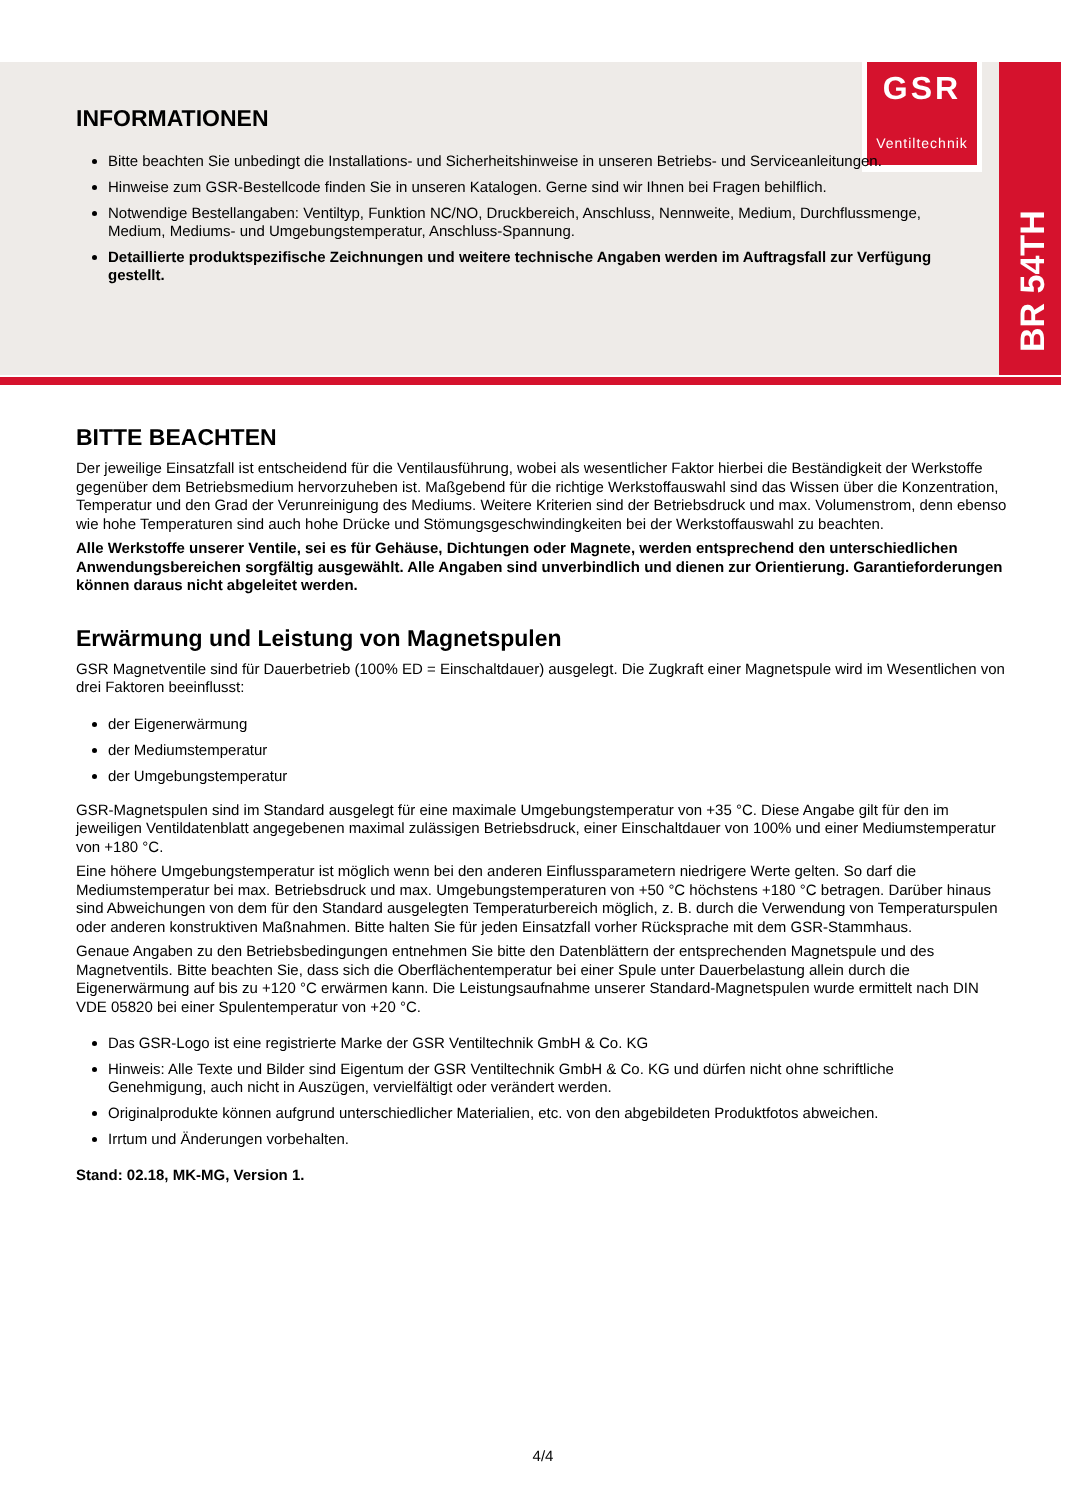BR 54TH
GSR
Ventiltechnik
INFORMATIONEN
Bitte beachten Sie unbedingt die Installations- und Sicherheitshinweise in unseren Betriebs- und Serviceanleitungen.
Hinweise zum GSR-Bestellcode finden Sie in unseren Katalogen. Gerne sind wir Ihnen bei Fragen behilflich.
Notwendige Bestellangaben: Ventiltyp, Funktion NC/NO, Druckbereich, Anschluss, Nennweite, Medium, Durchflussmenge, Medium, Mediums- und Umgebungstemperatur, Anschluss-Spannung.
Detaillierte produktspezifische Zeichnungen und weitere technische Angaben werden im Auftragsfall zur Verfügung gestellt.
BITTE BEACHTEN
Der jeweilige Einsatzfall ist entscheidend für die Ventilausführung, wobei als wesentlicher Faktor hierbei die Beständigkeit der Werkstoffe gegenüber dem Betriebsmedium hervorzuheben ist. Maßgebend für die richtige Werkstoffauswahl sind das Wissen über die Konzentration, Temperatur und den Grad der Verunreinigung des Mediums. Weitere Kriterien sind der Betriebsdruck und max. Volumenstrom, denn ebenso wie hohe Temperaturen sind auch hohe Drücke und Stömungsgeschwindingkeiten bei der Werkstoffauswahl zu beachten.
Alle Werkstoffe unserer Ventile, sei es für Gehäuse, Dichtungen oder Magnete, werden entsprechend den unterschiedlichen Anwendungsbereichen sorgfältig ausgewählt. Alle Angaben sind unverbindlich und dienen zur Orientierung. Garantieforderungen können daraus nicht abgeleitet werden.
Erwärmung und Leistung von Magnetspulen
GSR Magnetventile sind für Dauerbetrieb (100% ED = Einschaltdauer) ausgelegt. Die Zugkraft einer Magnetspule wird im Wesentlichen von drei Faktoren beeinflusst:
der Eigenerwärmung
der Mediumstemperatur
der Umgebungstemperatur
GSR-Magnetspulen sind im Standard ausgelegt für eine maximale Umgebungstemperatur von +35 °C. Diese Angabe gilt für den im jeweiligen Ventildatenblatt angegebenen maximal zulässigen Betriebsdruck, einer Einschaltdauer von 100% und einer Mediumstemperatur von +180 °C.
Eine höhere Umgebungstemperatur ist möglich wenn bei den anderen Einflussparametern niedrigere Werte gelten. So darf die Mediumstemperatur bei max. Betriebsdruck und max. Umgebungstemperaturen von +50 °C höchstens +180 °C betragen. Darüber hinaus sind Abweichungen von dem für den Standard ausgelegten Temperaturbereich möglich, z. B. durch die Verwendung von Temperaturspulen oder anderen konstruktiven Maßnahmen. Bitte halten Sie für jeden Einsatzfall vorher Rücksprache mit dem GSR-Stammhaus.
Genaue Angaben zu den Betriebsbedingungen entnehmen Sie bitte den Datenblättern der entsprechenden Magnetspule und des Magnetventils. Bitte beachten Sie, dass sich die Oberflächentemperatur bei einer Spule unter Dauerbelastung allein durch die Eigenerwärmung auf bis zu +120 °C erwärmen kann. Die Leistungsaufnahme unserer Standard-Magnetspulen wurde ermittelt nach DIN VDE 05820 bei einer Spulentemperatur von +20 °C.
Das GSR-Logo ist eine registrierte Marke der GSR Ventiltechnik GmbH & Co. KG
Hinweis: Alle Texte und Bilder sind Eigentum der GSR Ventiltechnik GmbH & Co. KG und dürfen nicht ohne schriftliche Genehmigung, auch nicht in Auszügen, vervielfältigt oder verändert werden.
Originalprodukte können aufgrund unterschiedlicher Materialien, etc. von den abgebildeten Produktfotos abweichen.
Irrtum und Änderungen vorbehalten.
Stand: 02.18, MK-MG, Version 1.
4/4